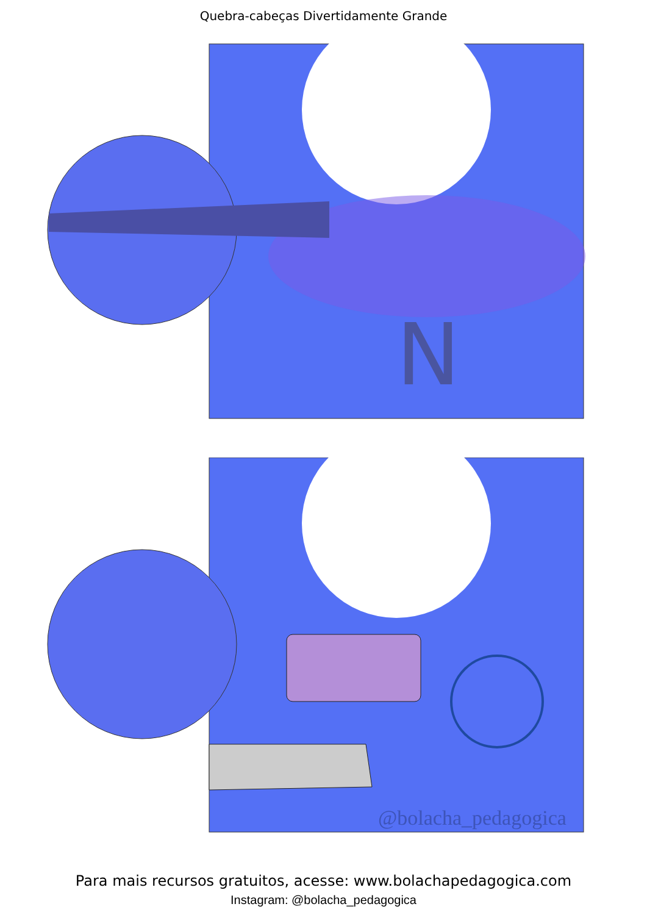Quebra-cabeças Divertidamente Grande
N
@bolacha_pedagogica
Para mais recursos gratuitos, acesse: www.bolachapedagogica.com
Instagram: @bolacha_pedagogica